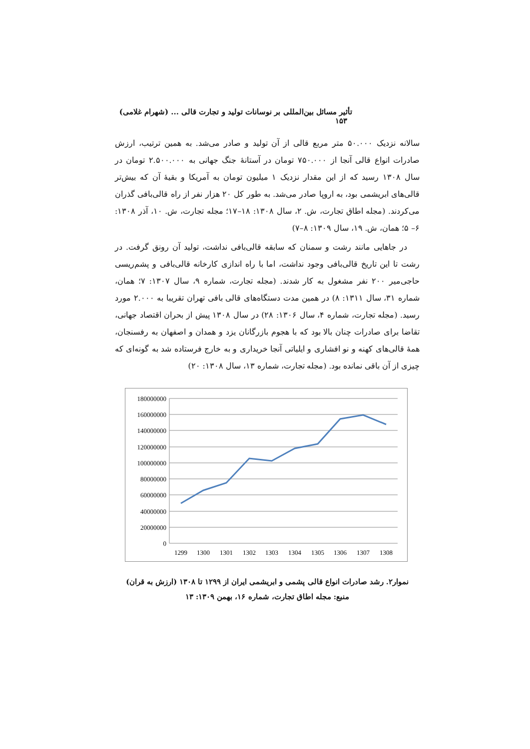تأثیر مسائل بین‌المللی بر نوسانات تولید و تجارت قالی ... (شهرام غلامی) ۱۵۳
سالانه نزدیک ۵۰.۰۰۰ متر مربع قالی از آن تولید و صادر می‌شد. به همین ترتیب، ارزش صادرات انواع قالی آنجا از ۷۵۰.۰۰۰ تومان در آستانهٔ جنگ جهانی به ۲.۵۰۰.۰۰۰ تومان در سال ۱۳۰۸ رسید که از این مقدار نزدیک ۱ میلیون تومان به آمریکا و بقیهٔ آن که بیش‌تر قالی‌های ابریشمی بود، به اروپا صادر می‌شد. به طور کل ۲۰ هزار نفر از راه قالی‌بافی گذران می‌کردند. (مجله اطاق تجارت، ش. ۲، سال ۱۳۰۸: ۱۸–۱۷؛ مجله تجارت، ش. ۱۰، آذر ۱۳۰۸: ۶– ۵؛ همان، ش. ۱۹، سال ۱۳۰۹: ۸–۷)
در جاهایی مانند رشت و سمنان که سابقه قالی‌بافی نداشت، تولید آن رونق گرفت. در رشت تا این تاریخ قالی‌بافی وجود نداشت، اما با راه اندازی کارخانه قالی‌بافی و پشم‌ریسی حاجی‌میر ۲۰۰ نفر مشغول به کار شدند. (مجله تجارت، شماره ۹، سال ۱۳۰۷: ۷؛ همان، شماره ۳۱، سال ۱۳۱۱: ۸) در همین مدت دستگاه‌های قالی بافی تهران تقریبا به ۲.۰۰۰ مورد رسید. (مجله تجارت، شماره ۴، سال ۱۳۰۶: ۲۸) در سال ۱۳۰۸ پیش از بحران اقتصاد جهانی، تقاضا برای صادرات چنان بالا بود که با هجوم بازرگانان یزد و همدان و اصفهان به رفسنجان، همهٔ قالی‌های کهنه و نو افشاری و ایلیاتی آنجا خریداری و به خارج فرستاده شد به گونه‌ای که چیزی از آن باقی نمانده بود. (مجله تجارت، شماره ۱۳، سال ۱۳۰۸: ۲۰)
180000000
160000000
140000000
120000000
100000000
80000000
60000000
40000000
20000000
0
1299
1300
1301
1302
1303
1304
1305
1306
1307
1308
نموار۲. رشد صادرات انواع قالی پشمی و ابریشمی ایران از ۱۲۹۹ تا ۱۳۰۸ (ارزش به قران)
منبع: مجله اطاق تجارت، شماره ۱۶، بهمن ۱۳۰۹: ۱۳